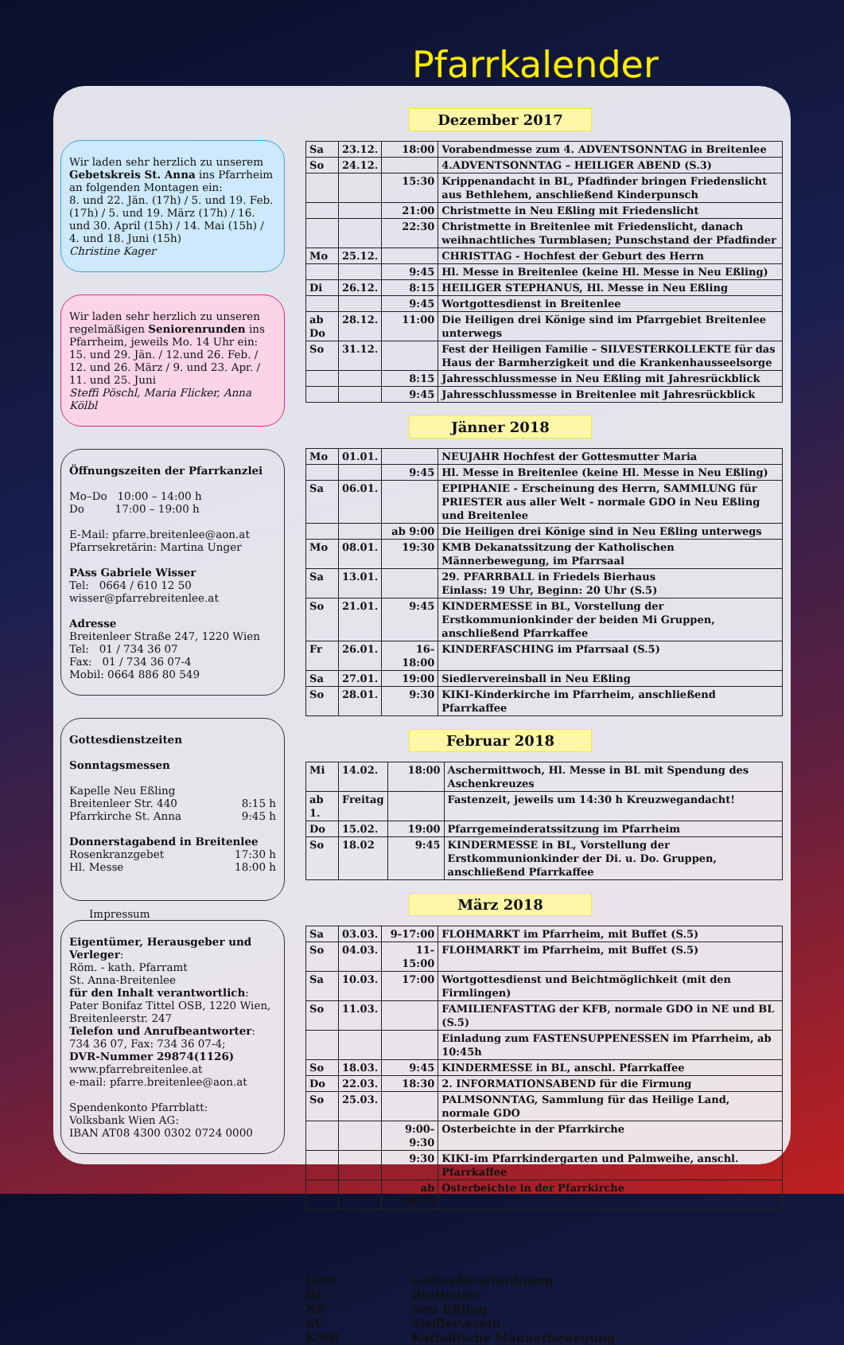Pfarrkalender
Wir laden sehr herzlich zu unserem Gebetskreis St. Anna ins Pfarrheim an folgenden Montagen ein:
8. und 22. Jän. (17h) / 5. und 19. Feb. (17h) / 5. und 19. März (17h) / 16. und 30. April (15h) / 14. Mai (15h) /
4. und 18. Juni (15h)
Christine Kager
Wir laden sehr herzlich zu unseren regelmäßigen Seniorenrunden ins Pfarrheim, jeweils Mo. 14 Uhr ein:
15. und 29. Jän. / 12.und 26. Feb. /
12. und 26. März / 9. und 23. Apr. /
11. und 25. Juni
Steffi Pöschl, Maria Flicker, Anna Kölbl
Öffnungszeiten der Pfarrkanzlei
Mo–Do 10:00 – 14:00 h
Do 17:00 – 19:00 h
E-Mail: pfarre.breitenlee@aon.at
Pfarrsekretärin: Martina Unger
PAss Gabriele Wisser
Tel: 0664 / 610 12 50
wisser@pfarrebreitenlee.at
Adresse
Breitenleer Straße 247, 1220 Wien
Tel: 01 / 734 36 07
Fax: 01 / 734 36 07-4
Mobil: 0664 886 80 549
Gottesdienstzeiten
Sonntagsmessen
Kapelle Neu Eßling
Breitenleer Str. 440 8:15 h
Pfarrkirche St. Anna 9:45 h
Donnerstagabend in Breitenlee
Rosenkranzgebet 17:30 h
Hl. Messe 18:00 h
Impressum
Eigentümer, Herausgeber und Verleger:
Röm. - kath. Pfarramt
St. Anna-Breitenlee
für den Inhalt verantwortlich:
Pater Bonifaz Tittel OSB, 1220 Wien, Breitenleerstr. 247
Telefon und Anrufbeantworter:
734 36 07, Fax: 734 36 07-4;
DVR-Nummer 29874(1126)
www.pfarrebreitenlee.at
e-mail: pfarre.breitenlee@aon.at
Spendenkonto Pfarrblatt:
Volksbank Wien AG:
IBAN AT08 4300 0302 0724 0000
Dezember 2017
| Sa | 23.12. | 18:00 | Vorabendmesse zum 4. ADVENTSONNTAG in Breitenlee |
| So | 24.12. | | 4.ADVENTSONNTAG – HEILIGER ABEND (S.3) |
| | | 15:30 | Krippenandacht in BL, Pfadfinder bringen Friedenslicht aus Bethlehem, anschließend Kinderpunsch |
| | | 21:00 | Christmette in Neu Eßling mit Friedenslicht |
| | | 22:30 | Christmette in Breitenlee mit Friedenslicht, danach weihnachtliches Turmblasen; Punschstand der Pfadfinder |
| Mo | 25.12. | | CHRISTTAG - Hochfest der Geburt des Herrn |
| | | 9:45 | Hl. Messe in Breitenlee (keine Hl. Messe in Neu Eßling) |
| Di | 26.12. | 8:15 | HEILIGER STEPHANUS, Hl. Messe in Neu Eßling |
| | | 9:45 | Wortgottesdienst in Breitenlee |
| ab Do | 28.12. | 11:00 | Die Heiligen drei Könige sind im Pfarrgebiet Breitenlee unterwegs |
| So | 31.12. | | Fest der Heiligen Familie – SILVESTERKOLLEKTE für das Haus der Barmherzigkeit und die Krankenhausseelsorge |
| | | 8:15 | Jahresschlussmesse in Neu Eßling mit Jahresrückblick |
| | | 9:45 | Jahresschlussmesse in Breitenlee mit Jahresrückblick |
Jänner 2018
| Mo | 01.01. | | NEUJAHR Hochfest der Gottesmutter Maria |
| | | 9:45 | Hl. Messe in Breitenlee (keine Hl. Messe in Neu Eßling) |
| Sa | 06.01. | | EPIPHANIE - Erscheinung des Herrn, SAMMLUNG für PRIESTER aus aller Welt - normale GDO in Neu Eßling und Breitenlee |
| | | ab 9:00 | Die Heiligen drei Könige sind in Neu Eßling unterwegs |
| Mo | 08.01. | 19:30 | KMB Dekanatssitzung der Katholischen Männerbewegung, im Pfarrsaal |
| Sa | 13.01. | | 29. PFARRBALL in Friedels Bierhaus Einlass: 19 Uhr, Beginn: 20 Uhr (S.5) |
| So | 21.01. | 9:45 | KINDERMESSE in BL, Vorstellung der Erstkommunionkinder der beiden Mi Gruppen, anschließend Pfarrkaffee |
| Fr | 26.01. | 16-18:00 | KINDERFASCHING im Pfarrsaal (S.5) |
| Sa | 27.01. | 19:00 | Siedlervereinsball in Neu Eßling |
| So | 28.01. | 9:30 | KIKI-Kinderkirche im Pfarrheim, anschließend Pfarrkaffee |
Februar 2018
| Mi | 14.02. | 18:00 | Aschermittwoch, Hl. Messe in BL mit Spendung des Aschenkreuzes |
| ab 1. | Freitag | | Fastenzeit, jeweils um 14:30 h Kreuzwegandacht! |
| Do | 15.02. | 19:00 | Pfarrgemeinderatssitzung im Pfarrheim |
| So | 18.02 | 9:45 | KINDERMESSE in BL, Vorstellung der Erstkommunionkinder der Di. u. Do. Gruppen, anschließend Pfarrkaffee |
März 2018
| Sa | 03.03. | 9-17:00 | FLOHMARKT im Pfarrheim, mit Buffet (S.5) |
| So | 04.03. | 11-15:00 | FLOHMARKT im Pfarrheim, mit Buffet (S.5) |
| Sa | 10.03. | 17:00 | Wortgottesdienst und Beichtmöglichkeit (mit den Firmlingen) |
| So | 11.03. | | FAMILIENFASTTAG der KFB, normale GDO in NE und BL (S.5) |
| | | | Einladung zum FASTENSUPPENESSEN im Pfarrheim, ab 10:45h |
| So | 18.03. | 9:45 | KINDERMESSE in BL, anschl. Pfarrkaffee |
| Do | 22.03. | 18:30 | 2. INFORMATIONSABEND für die Firmung |
| So | 25.03. | | PALMSONNTAG, Sammlung für das Heilige Land, normale GDO |
| | | 9:00-9:30 | Osterbeichte in der Pfarrkirche |
| | | 9:30 | KIKI-im Pfarrkindergarten und Palmweihe, anschl. Pfarrkaffee |
| | | ab 10:45 | Osterbeichte in der Pfarrkirche |
GDO Gottesdienstordnung
BL Breitenlee
NE Neu Eßling
SV Siedlerverein
KMB Katholische Männerbewegung